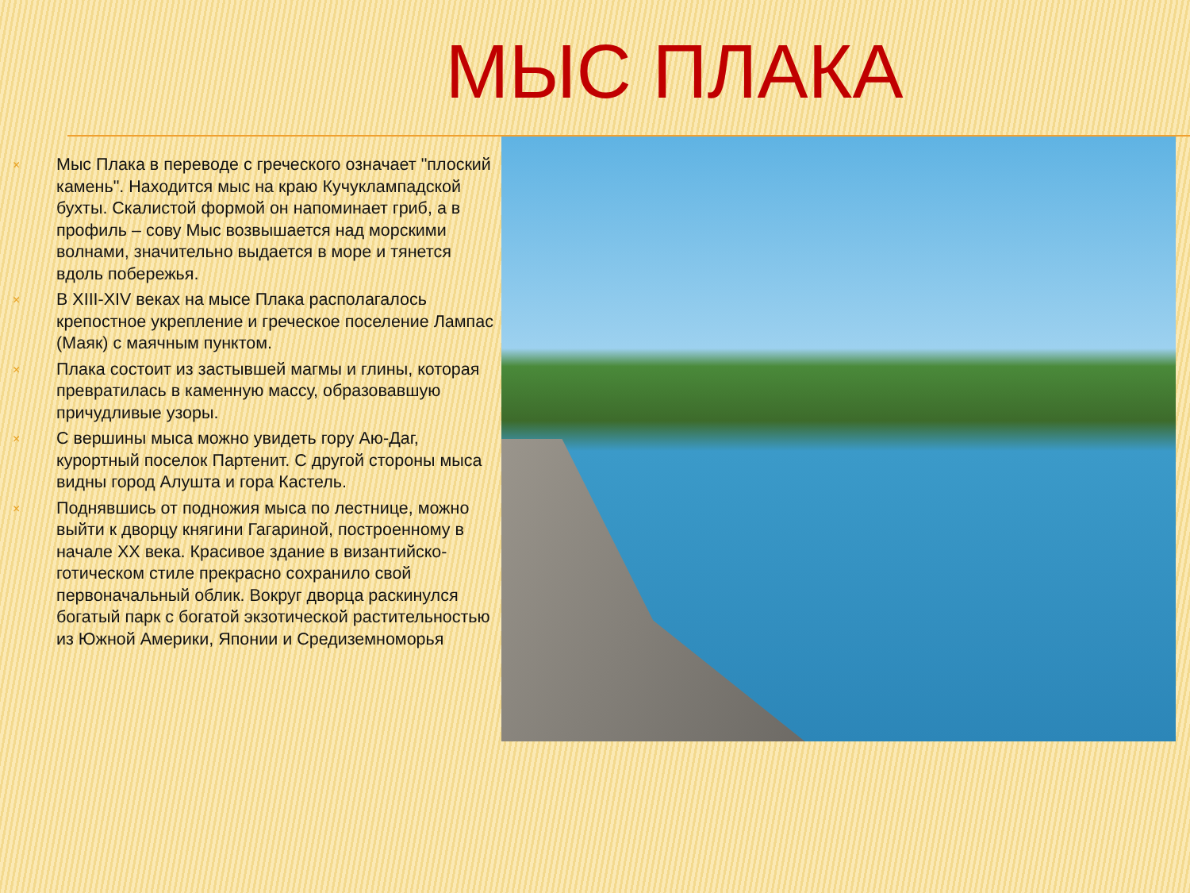МЫС ПЛАКА
× Мыс Плака в переводе с греческого означает "плоский камень". Находится мыс на краю Кучуклампадской бухты. Скалистой формой он напоминает гриб, а в профиль – сову Мыс возвышается над морскими волнами, значительно выдается в море и тянется вдоль побережья.
× В XIII-XIV веках на мысе Плака располагалось крепостное укрепление и греческое поселение Лампас (Маяк) с маячным пунктом.
× Плака состоит из застывшей магмы и глины, которая превратилась в каменную массу, образовавшую причудливые узоры.
× С вершины мыса можно увидеть гору Аю-Даг, курортный поселок Партенит. С другой стороны мыса видны город Алушта и гора Кастель.
× Поднявшись от подножия мыса по лестнице, можно выйти к дворцу княгини Гагариной, построенному в начале XX века. Красивое здание в византийско-готическом стиле прекрасно сохранило свой первоначальный облик. Вокруг дворца раскинулся богатый парк с богатой экзотической растительностью из Южной Америки, Японии и Средиземноморья